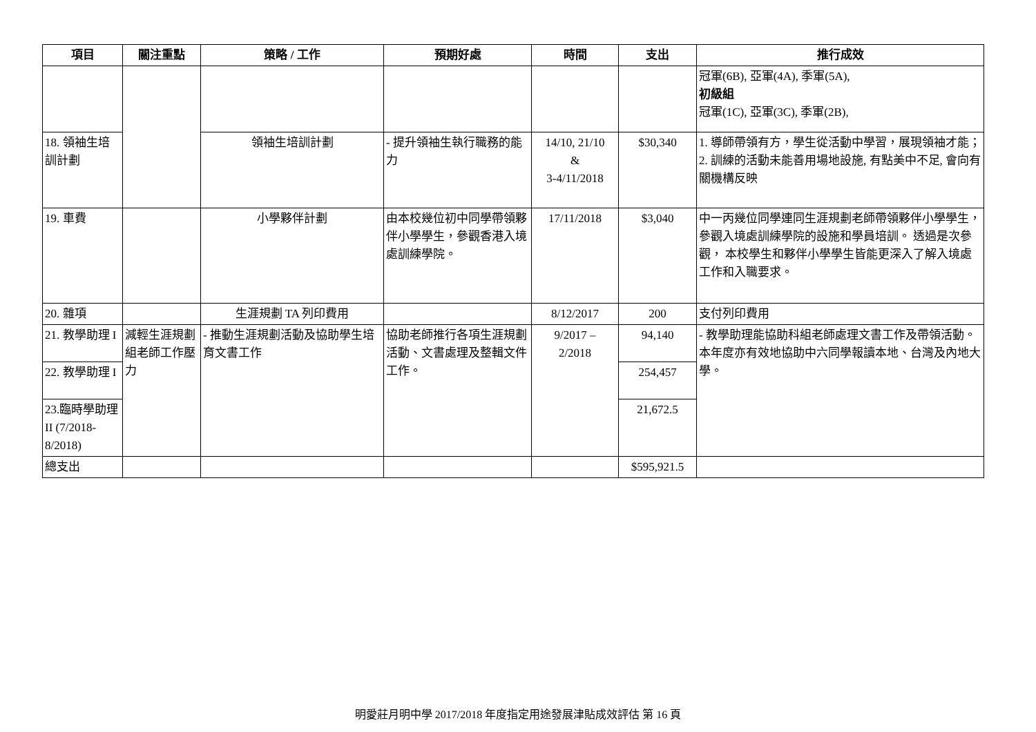| 項目 | 關注重點 | 策略 / 工作 | 預期好處 | 時間 | 支出 | 推行成效 |
| --- | --- | --- | --- | --- | --- | --- |
| | | | | | | 冠軍(6B), 亞軍(4A), 季軍(5A), 初級組 冠軍(1C), 亞軍(3C), 季軍(2B), |
| 18. 領袖生培訓計劃 | | 領袖生培訓計劃 | - 提升領袖生執行職務的能力 | 14/10, 21/10 & 3-4/11/2018 | $30,340 | 1. 導師帶領有方，學生從活動中學習，展現領袖才能； 2. 訓練的活動未能善用場地設施, 有點美中不足, 會向有關機構反映 |
| 19. 車費 | | 小學夥伴計劃 | 由本校幾位初中同學帶領夥伴小學學生，參觀香港入境處訓練學院。 | 17/11/2018 | $3,040 | 中一丙幾位同學連同生涯規劃老師帶領夥伴小學學生，參觀入境處訓練學院的設施和學員培訓。 透過是次參觀， 本校學生和夥伴小學學生皆能更深入了解入境處工作和入職要求。 |
| 20. 雜項 | | 生涯規劃 TA 列印費用 | | 8/12/2017 | 200 | 支付列印費用 |
| 21. 教學助理 I | 減輕生涯規劃組老師工作壓力 | - 推動生涯規劃活動及協助學生培育文書工作 | 協助老師推行各項生涯規劃活動、文書處理及整輯文件工作。 | 9/2017 – 2/2018 | 94,140 | - 教學助理能協助科組老師處理文書工作及帶領活動。本年度亦有效地協助中六同學報讀本地、台灣及內地大學。 |
| 22. 教學助理 I | | | | | 254,457 | |
| 23.臨時學助理 II (7/2018-8/2018) | | | | | 21,672.5 | |
| 總支出 | | | | | $595,921.5 | |
明愛莊月明中學 2017/2018 年度指定用途發展津貼成效評估 第 16 頁